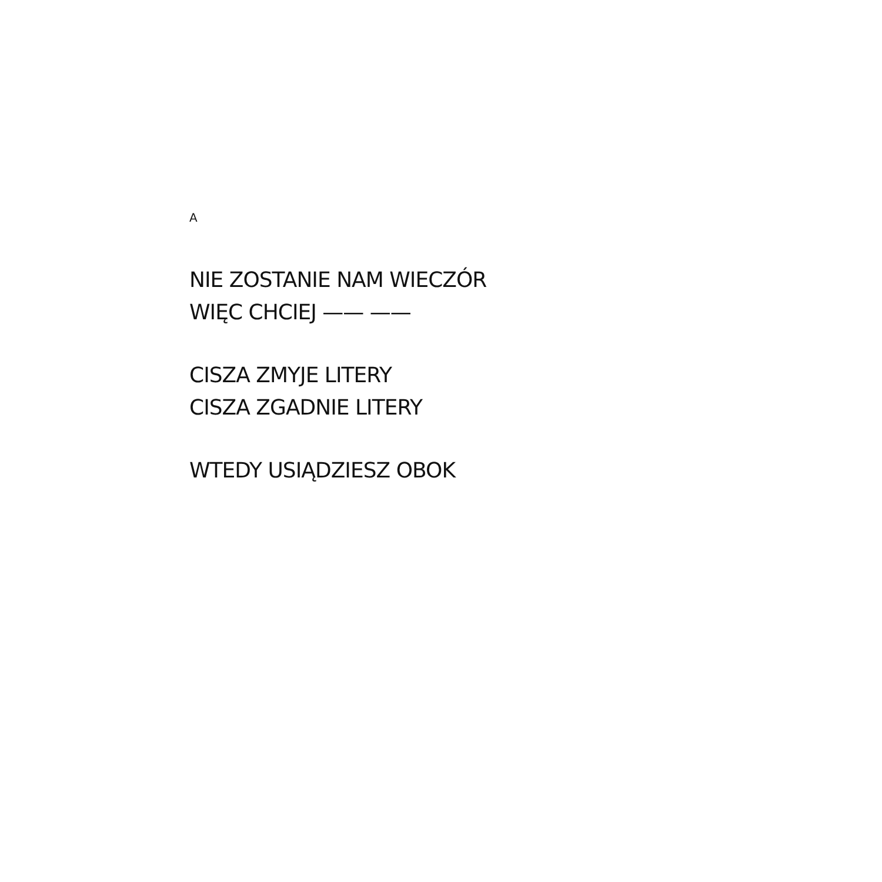A
NIE ZOSTANIE NAM WIECZÓR
WIĘC CHCIEJ —— ——
CISZA ZMYJE LITERY
CISZA ZGADNIE LITERY
WTEDY USIĄDZIESZ OBOK